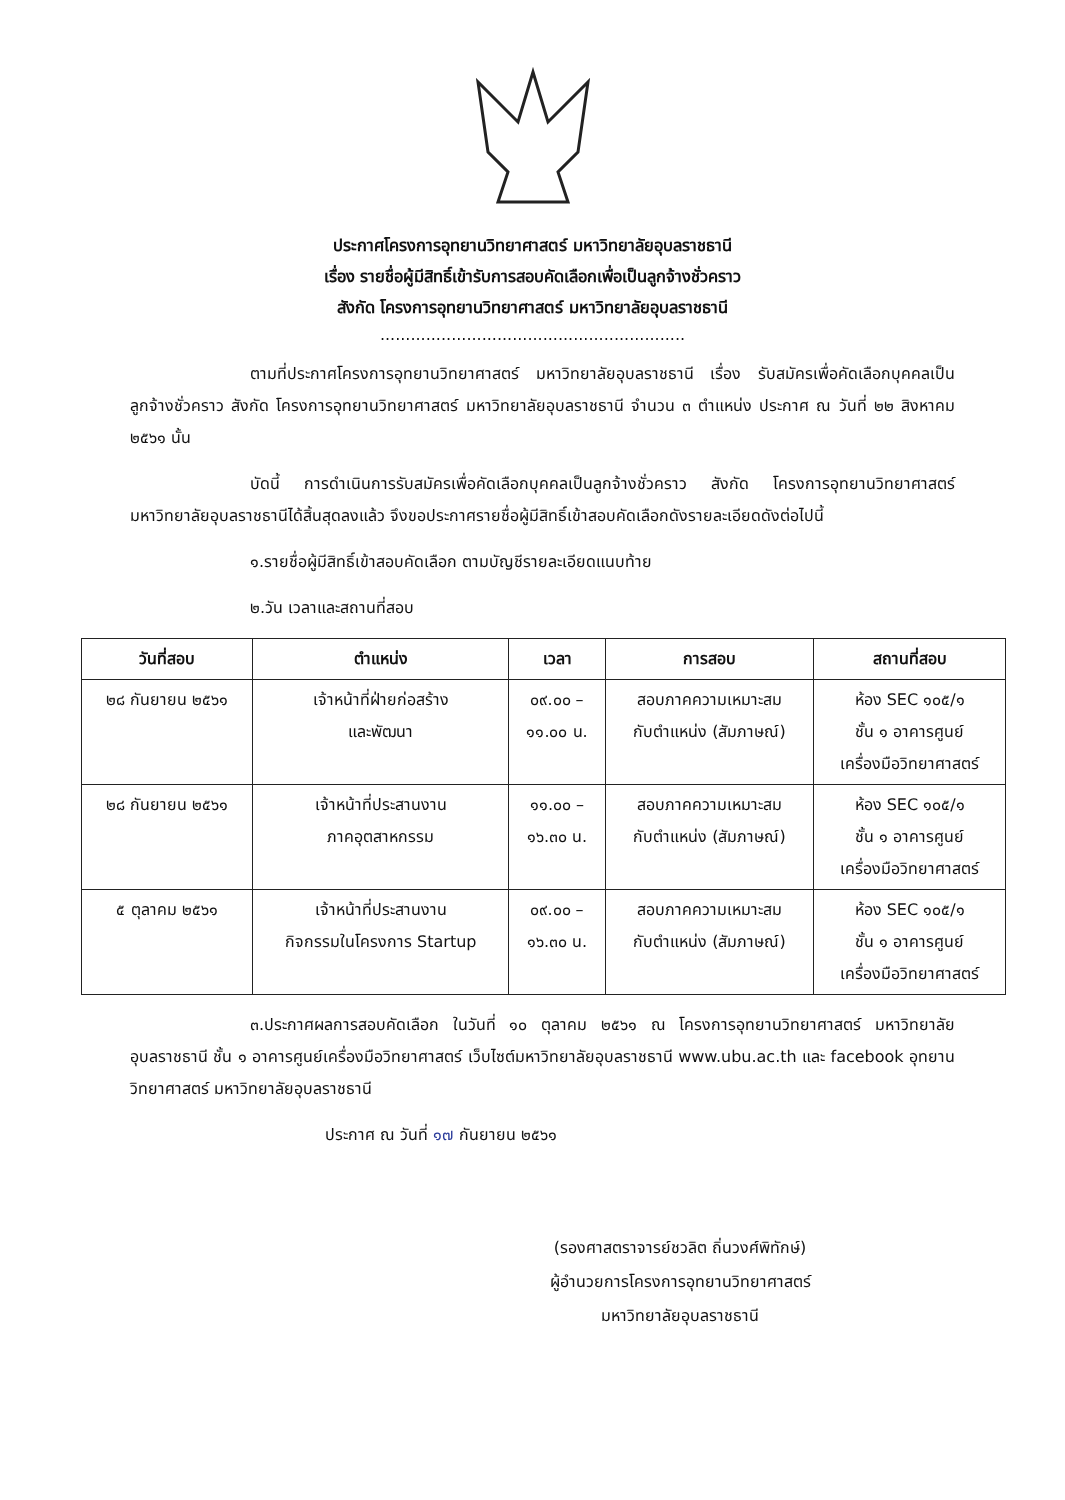ประกาศโครงการอุทยานวิทยาศาสตร์ มหาวิทยาลัยอุบลราชธานี
เรื่อง รายชื่อผู้มีสิทธิ์เข้ารับการสอบคัดเลือกเพื่อเป็นลูกจ้างชั่วคราว
สังกัด โครงการอุทยานวิทยาศาสตร์ มหาวิทยาลัยอุบลราชธานี
............................................................
ตามที่ประกาศโครงการอุทยานวิทยาศาสตร์ มหาวิทยาลัยอุบลราชธานี เรื่อง รับสมัครเพื่อคัดเลือกบุคคลเป็นลูกจ้างชั่วคราว สังกัด โครงการอุทยานวิทยาศาสตร์ มหาวิทยาลัยอุบลราชธานี จำนวน ๓ ตำแหน่ง ประกาศ ณ วันที่ ๒๒ สิงหาคม ๒๕๖๑ นั้น
บัดนี้ การดำเนินการรับสมัครเพื่อคัดเลือกบุคคลเป็นลูกจ้างชั่วคราว สังกัด โครงการอุทยานวิทยาศาสตร์ มหาวิทยาลัยอุบลราชธานีได้สิ้นสุดลงแล้ว จึงขอประกาศรายชื่อผู้มีสิทธิ์เข้าสอบคัดเลือกดังรายละเอียดดังต่อไปนี้
๑.รายชื่อผู้มีสิทธิ์เข้าสอบคัดเลือก ตามบัญชีรายละเอียดแนบท้าย
๒.วัน เวลาและสถานที่สอบ
| วันที่สอบ | ตำแหน่ง | เวลา | การสอบ | สถานที่สอบ |
| --- | --- | --- | --- | --- |
| ๒๘ กันยายน ๒๕๖๑ | เจ้าหน้าที่ฝ่ายก่อสร้าง และพัฒนา | ๐๙.๐๐ – ๑๑.๐๐ น. | สอบภาคความเหมาะสม กับตำแหน่ง (สัมภาษณ์) | ห้อง SEC ๑๐๕/๑ ชั้น ๑ อาคารศูนย์ เครื่องมือวิทยาศาสตร์ |
| ๒๘ กันยายน ๒๕๖๑ | เจ้าหน้าที่ประสานงาน ภาคอุตสาหกรรม | ๑๑.๐๐ – ๑๖.๓๐ น. | สอบภาคความเหมาะสม กับตำแหน่ง (สัมภาษณ์) | ห้อง SEC ๑๐๕/๑ ชั้น ๑ อาคารศูนย์ เครื่องมือวิทยาศาสตร์ |
| ๕ ตุลาคม ๒๕๖๑ | เจ้าหน้าที่ประสานงาน กิจกรรมในโครงการ Startup | ๐๙.๐๐ – ๑๖.๓๐ น. | สอบภาคความเหมาะสม กับตำแหน่ง (สัมภาษณ์) | ห้อง SEC ๑๐๕/๑ ชั้น ๑ อาคารศูนย์ เครื่องมือวิทยาศาสตร์ |
๓.ประกาศผลการสอบคัดเลือก ในวันที่ ๑๐ ตุลาคม ๒๕๖๑ ณ โครงการอุทยานวิทยาศาสตร์ มหาวิทยาลัยอุบลราชธานี ชั้น ๑ อาคารศูนย์เครื่องมือวิทยาศาสตร์ เว็บไซต์มหาวิทยาลัยอุบลราชธานี www.ubu.ac.th และ facebook อุทยานวิทยาศาสตร์ มหาวิทยาลัยอุบลราชธานี
ประกาศ ณ วันที่ ๑๗ กันยายน ๒๕๖๑
(รองศาสตราจารย์ชวลิต ถิ่นวงศ์พิทักษ์)
ผู้อำนวยการโครงการอุทยานวิทยาศาสตร์
มหาวิทยาลัยอุบลราชธานี